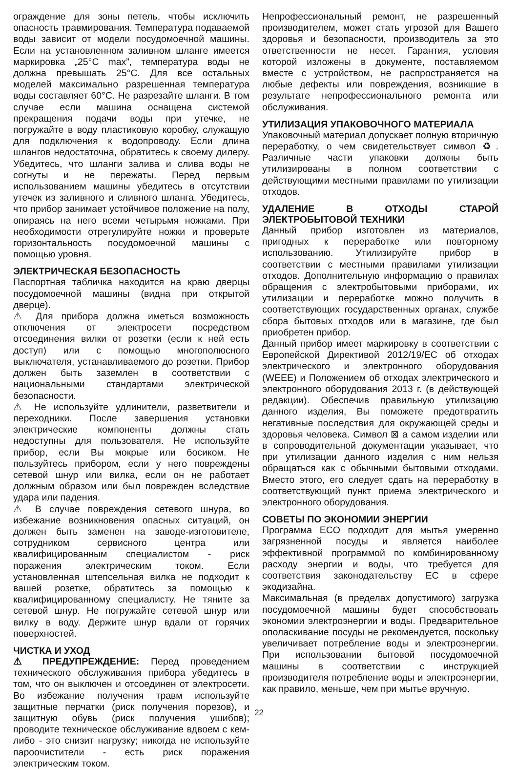ограждение для зоны петель, чтобы исключить опасность травмирования. Температура подаваемой воды зависит от модели посудомоечной машины. Если на установленном заливном шланге имеется маркировка „25°C max”, температура воды не должна превышать 25°C. Для все остальных моделей максимально разрешенная температура воды составляет 60°C. Не разрезайте шланги. В том случае если машина оснащена системой прекращения подачи воды при утечке, не погружайте в воду пластиковую коробку, служащую для подключения к водопроводу. Если длина шлангов недостаточна, обратитесь к своему дилеру. Убедитесь, что шланги залива и слива воды не согнуты и не пережаты. Перед первым использованием машины убедитесь в отсутствии утечек из заливного и сливного шланга. Убедитесь, что прибор занимает устойчивое положение на полу, опираясь на него всеми четырьмя ножками. При необходимости отрегулируйте ножки и проверьте горизонтальность посудомоечной машины с помощью уровня.
ЭЛЕКТРИЧЕСКАЯ БЕЗОПАСНОСТЬ
Паспортная табличка находится на краю дверцы посудомоечной машины (видна при открытой дверце).
⚠ Для прибора должна иметься возможность отключения от электросети посредством отсоединения вилки от розетки (если к ней есть доступ) или с помощью многополюсного выключателя, устанавливаемого до розетки. Прибор должен быть заземлен в соответствии с национальными стандартами электрической безопасности.
⚠ Не используйте удлинители, разветвители и переходники. После завершения установки электрические компоненты должны стать недоступны для пользователя. Не используйте прибор, если Вы мокрые или босиком. Не пользуйтесь прибором, если у него повреждены сетевой шнур или вилка, если он не работает должным образом или был поврежден вследствие удара или падения.
⚠ В случае повреждения сетевого шнура, во избежание возникновения опасных ситуаций, он должен быть заменен на заводе-изготовителе, сотрудником сервисного центра или квалифицированным специалистом - риск поражения электрическим током. Если установленная штепсельная вилка не подходит к вашей розетке, обратитесь за помощью к квалифицированному специалисту. Не тяните за сетевой шнур. Не погружайте сетевой шнур или вилку в воду. Держите шнур вдали от горячих поверхностей.
ЧИСТКА И УХОД
⚠ ПРЕДУПРЕЖДЕНИЕ: Перед проведением технического обслуживания прибора убедитесь в том, что он выключен и отсоединен от электросети. Во избежание получения травм используйте защитные перчатки (риск получения порезов), и защитную обувь (риск получения ушибов); проводите техническое обслуживание вдвоем с кем-либо - это снизит нагрузку; никогда не используйте пароочистители - есть риск поражения электрическим током.
Непрофессиональный ремонт, не разрешенный производителем, может стать угрозой для Вашего здоровья и безопасности, производитель за это ответственности не несет. Гарантия, условия которой изложены в документе, поставляемом вместе с устройством, не распространяется на любые дефекты или повреждения, возникшие в результате непрофессионального ремонта или обслуживания.
УТИЛИЗАЦИЯ УПАКОВОЧНОГО МАТЕРИАЛА
Упаковочный материал допускает полную вторичную переработку, о чем свидетельствует символ ♻. Различные части упаковки должны быть утилизированы в полном соответствии с действующими местными правилами по утилизации отходов.
УДАЛЕНИЕ В ОТХОДЫ СТАРОЙ ЭЛЕКТРОБЫТОВОЙ ТЕХНИКИ
Данный прибор изготовлен из материалов, пригодных к переработке или повторному использованию. Утилизируйте прибор в соответствии с местными правилами утилизации отходов. Дополнительную информацию о правилах обращения с электробытовыми приборами, их утилизации и переработке можно получить в соответствующих государственных органах, службе сбора бытовых отходов или в магазине, где был приобретен прибор.
Данный прибор имеет маркировку в соответствии с Европейской Директивой 2012/19/ЕС об отходах электрического и электронного оборудования (WEEE) и Положением об отходах электрического и электронного оборудования 2013 г. (в действующей редакции). Обеспечив правильную утилизацию данного изделия, Вы поможете предотвратить негативные последствия для окружающей среды и здоровья человека. Символ ⊠ а самом изделии или в сопроводительной документации указывает, что при утилизации данного изделия с ним нельзя обращаться как с обычными бытовыми отходами. Вместо этого, его следует сдать на переработку в соответствующий пункт приема электрического и электронного оборудования.
СОВЕТЫ ПО ЭКОНОМИИ ЭНЕРГИИ
Программа ECO подходит для мытья умеренно загрязненной посуды и является наиболее эффективной программой по комбинированному расходу энергии и воды, что требуется для соответствия законодательству ЕС в сфере экодизайна.
Максимальная (в пределах допустимого) загрузка посудомоечной машины будет способствовать экономии электроэнергии и воды. Предварительное ополаскивание посуды не рекомендуется, поскольку увеличивает потребление воды и электроэнергии. При использовании бытовой посудомоечной машины в соответствии с инструкцией производителя потребление воды и электроэнергии, как правило, меньше, чем при мытье вручную.
22